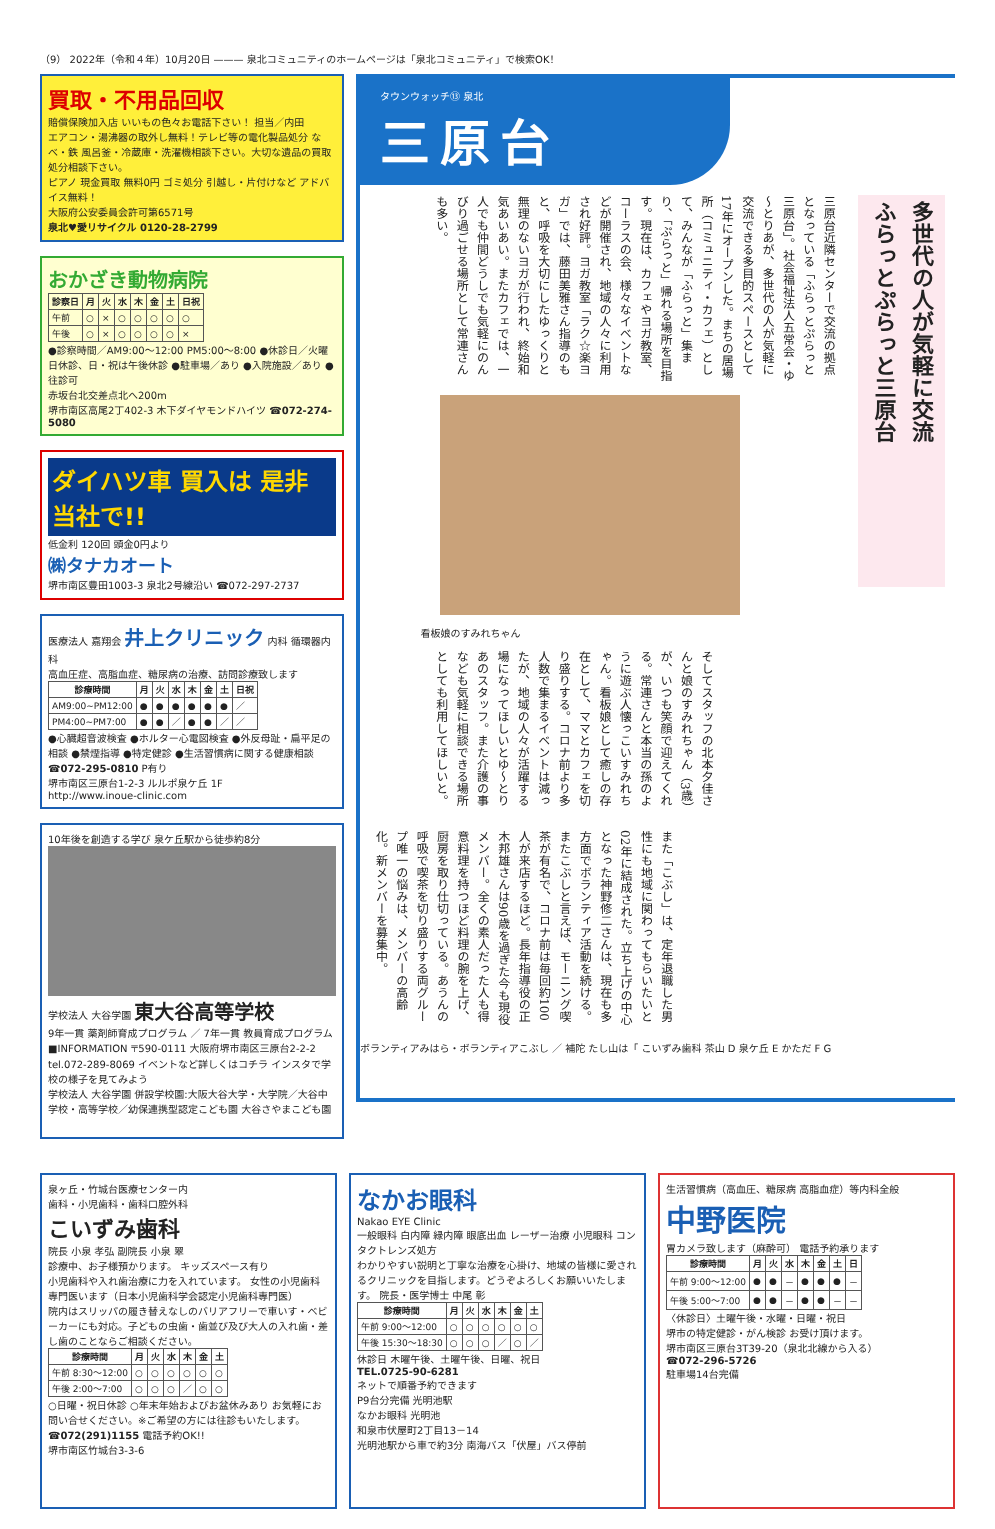（9） 2022年（令和４年）10月20日 ——— 泉北コミュニティのホームページは「泉北コミュニティ」で検索OK！
買取・不用品回収
賠償保険加入店 いいもの色々お電話下さい！ 担当／内田
エアコン・湯沸器の取外し無料！テレビ等の電化製品処分 なべ・鉄 風呂釜・冷蔵庫・洗濯機相談下さい。大切な遺品の買取処分相談下さい。
ピアノ 現金買取 無料0円 ゴミ処分 引越し・片付けなど アドバイス無料！
大阪府公安委員会許可第6571号
泉北♥愛リサイクル 0120-28-2799
おかざき動物病院
| 診察日 | 月 | 火 | 水 | 木 | 金 | 土 | 日祝 |
| --- | --- | --- | --- | --- | --- | --- | --- |
| 午前 | ○ | × | ○ | ○ | ○ | ○ | ○ |
| 午後 | ○ | × | ○ | ○ | ○ | ○ | × |
●診察時間／AM9:00～12:00 PM5:00～8:00 ●休診日／火曜日休診、日・祝は午後休診 ●駐車場／あり ●入院施設／あり ●往診可
赤坂台北交差点北へ200m
堺市南区高尾2丁402-3 木下ダイヤモンドハイツ ☎072-274-5080
ダイハツ車 買入は 是非当社で!!
低金利 120回 頭金0円より
㈱タナカオート
堺市南区豊田1003-3 泉北2号線沿い ☎072-297-2737
医療法人 嘉翔会 井上クリニック 内科 循環器内科
高血圧症、高脂血症、糖尿病の治療、訪問診療致します
| 診療時間 | 月 | 火 | 水 | 木 | 金 | 土 | 日祝 |
| --- | --- | --- | --- | --- | --- | --- | --- |
| AM9:00~PM12:00 | ● | ● | ● | ● | ● | ● | ／ |
| PM4:00~PM7:00 | ● | ● | ／ | ● | ● | ／ | ／ |
●心臓超音波検査 ●ホルター心電図検査 ●外反母趾・扁平足の相談 ●禁煙指導 ●特定健診 ●生活習慣病に関する健康相談
☎072-295-0810 P有り
堺市南区三原台1-2-3 ルルポ泉ケ丘 1F
http://www.inoue-clinic.com
10年後を創造する学び 泉ケ丘駅から徒歩約8分
学校法人 大谷学園 東大谷高等学校
9年一貫 薬剤師育成プログラム ／ 7年一貫 教員育成プログラム
■INFORMATION 〒590-0111 大阪府堺市南区三原台2-2-2 tel.072-289-8069 イベントなど詳しくはコチラ インスタで学校の様子を見てみよう
学校法人 大谷学園 併設学校園:大阪大谷大学・大学院／大谷中学校・高等学校／幼保連携型認定こども園 大谷さやまこども園
タウンウォッチ⑬ 泉北
三原台
多世代の人が気軽に交流
ふらっとぷらっと三原台
三原台近隣センターで交流の拠点となっている「ふらっとぷらっと三原台」。社会福祉法人五常会・ゆ～とりあが、多世代の人が気軽に交流できる多目的スペースとして17年にオープンした。まちの居場所（コミュニティ・カフェ）として、みんなが「ふらっと」集まり、「ぷらっと」帰れる場所を目指す。現在は、カフェやヨガ教室、コーラスの会、様々なイベントなどが開催され、地域の人々に利用され好評。ヨガ教室「ラク☆楽ヨガ」では、藤田美雅さん指導のもと、呼吸を大切にしたゆっくりと無理のないヨガが行われ、終始和気あいあい。またカフェでは、一人でも仲間どうしでも気軽にのんびり過ごせる場所として常連さんも多い。
看板娘のすみれちゃん
そしてスタッフの北本夕佳さんと娘のすみれちゃん（3歳）が、いつも笑顔で迎えてくれる。常連さんと本当の孫のように遊ぶ人懐っこいすみれちゃん。看板娘として癒しの存在として、ママとカフェを切り盛りする。コロナ前より多人数で集まるイベントは減ったが、地域の人々が活躍する場になってほしいとゆ～とりあのスタッフ。また介護の事なども気軽に相談できる場所としても利用してほしいと。
また「こぶし」は、定年退職した男性にも地域に関わってもらいたいと02年に結成された。立ち上げの中心となった神野修二さんは、現在も多方面でボランティア活動を続ける。またこぶしと言えば、モーニング喫茶が有名で、コロナ前は毎回約100人が来店するほど。長年指導役の正木邦雄さんは90歳を過ぎた今も現役メンバー。全くの素人だった人も得意料理を持つほど料理の腕を上げ、厨房を取り仕切っている。あうんの呼吸で喫茶を切り盛りする両グループ唯一の悩みは、メンバーの高齢化。新メンバーを募集中。
ボランティアみはら・ボランティアこぶし ／ 補陀 たし山は「 こいずみ歯科 茶山 D 泉ケ丘 E かただ F G
泉ヶ丘・竹城台医療センター内
歯科・小児歯科・歯科口腔外科
こいずみ歯科
院長 小泉 孝弘 副院長 小泉 翠
診療中、お子様預かります。 キッズスペース有り
小児歯科や入れ歯治療に力を入れています。 女性の小児歯科専門医います（日本小児歯科学会認定小児歯科専門医）
院内はスリッパの履き替えなしのバリアフリーで車いす・ベビーカーにも対応。子どもの虫歯・歯並び及び大人の入れ歯・差し歯のことならご相談ください。
| 診療時間 | 月 | 火 | 水 | 木 | 金 | 土 |
| --- | --- | --- | --- | --- | --- | --- |
| 午前 8:30～12:00 | ○ | ○ | ○ | ○ | ○ | ○ |
| 午後 2:00～7:00 | ○ | ○ | ○ | ／ | ○ | ○ |
○日曜・祝日休診 ○年末年始およびお盆休みあり お気軽にお問い合せください。※ご希望の方には往診もいたします。
☎072(291)1155 電話予約OK!!
堺市南区竹城台3-3-6
なかお眼科
Nakao EYE Clinic
一般眼科 白内障 緑内障 眼底出血 レーザー治療 小児眼科 コンタクトレンズ処方
わかりやすい説明と丁寧な治療を心掛け、地域の皆様に愛されるクリニックを目指します。どうぞよろしくお願いいたします。 院長・医学博士 中尾 彰
| 診療時間 | 月 | 火 | 水 | 木 | 金 | 土 |
| --- | --- | --- | --- | --- | --- | --- |
| 午前 9:00～12:00 | ○ | ○ | ○ | ○ | ○ | ○ |
| 午後 15:30～18:30 | ○ | ○ | ○ | ／ | ○ | ／ |
休診日 木曜午後、土曜午後、日曜、祝日
TEL.0725-90-6281
ネットで順番予約できます
P9台分完備 光明池駅
なかお眼科 光明池
和泉市伏屋町2丁目13－14
光明池駅から車で約3分 南海バス「伏屋」バス停前
生活習慣病（高血圧、糖尿病 高脂血症）等内科全般
中野医院
胃カメラ致します（麻酔可） 電話予約承ります
| 診療時間 | 月 | 火 | 水 | 木 | 金 | 土 | 日 |
| --- | --- | --- | --- | --- | --- | --- | --- |
| 午前 9:00～12:00 | ● | ● | － | ● | ● | ● | － |
| 午後 5:00～7:00 | ● | ● | － | ● | ● | － | － |
〈休診日〉土曜午後・水曜・日曜・祝日
堺市の特定健診・がん検診 お受け頂けます。
堺市南区三原台3T39-20（泉北北線から入る）
☎072-296-5726
駐車場14台完備